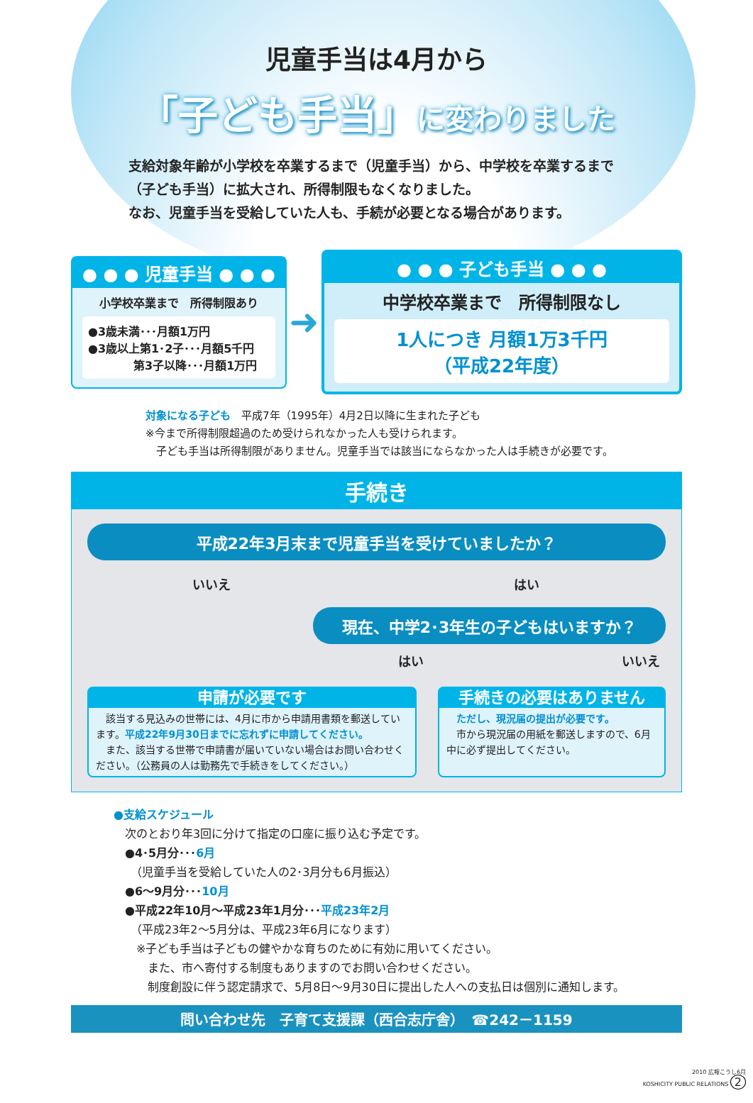児童手当は4月から
「子ども手当」に変わりました
支給対象年齢が小学校を卒業するまで（児童手当）から、中学校を卒業するまで（子ども手当）に拡大され、所得制限もなくなりました。
なお、児童手当を受給していた人も、手続が必要となる場合があります。
● ● ● 児童手当 ● ● ●
小学校卒業まで　所得制限あり
●3歳未満･･･月額1万円
●3歳以上第1･2子･･･月額5千円
　　　　第3子以降･･･月額1万円
➜
● ● ● 子ども手当 ● ● ●
中学校卒業まで　所得制限なし
1人につき 月額1万3千円
（平成22年度）
対象になる子ども　平成7年（1995年）4月2日以降に生まれた子ども
※今まで所得制限超過のため受けられなかった人も受けられます。
　子ども手当は所得制限がありません。児童手当では該当にならなかった人は手続きが必要です。
手続き
平成22年3月末まで児童手当を受けていましたか？
いいえ はい
現在、中学2･3年生の子どもはいますか？
はい いいえ
申請が必要です
　該当する見込みの世帯には、4月に市から申請用書類を郵送しています。平成22年9月30日までに忘れずに申請してください。
　また、該当する世帯で申請書が届いていない場合はお問い合わせください。（公務員の人は勤務先で手続きをしてください。）
手続きの必要はありません
　ただし、現況届の提出が必要です。
　市から現況届の用紙を郵送しますので、6月中に必ず提出してください。
●支給スケジュール
　次のとおり年3回に分けて指定の口座に振り込む予定です。
　●4･5月分･･･6月
　　（児童手当を受給していた人の2･3月分も6月振込）
　●6～9月分･･･10月
　●平成22年10月～平成23年1月分･･･平成23年2月
　　（平成23年2～5月分は、平成23年6月になります）
　　※子ども手当は子どもの健やかな育ちのために有効に用いてください。
　　　また、市へ寄付する制度もありますのでお問い合わせください。
　　　制度創設に伴う認定請求で、5月8日～9月30日に提出した人への支払日は個別に通知します。
問い合わせ先　子育て支援課（西合志庁舎）　☎242－1159
2010 広報こうし6月
KOSHICITY PUBLIC RELATIONS 2